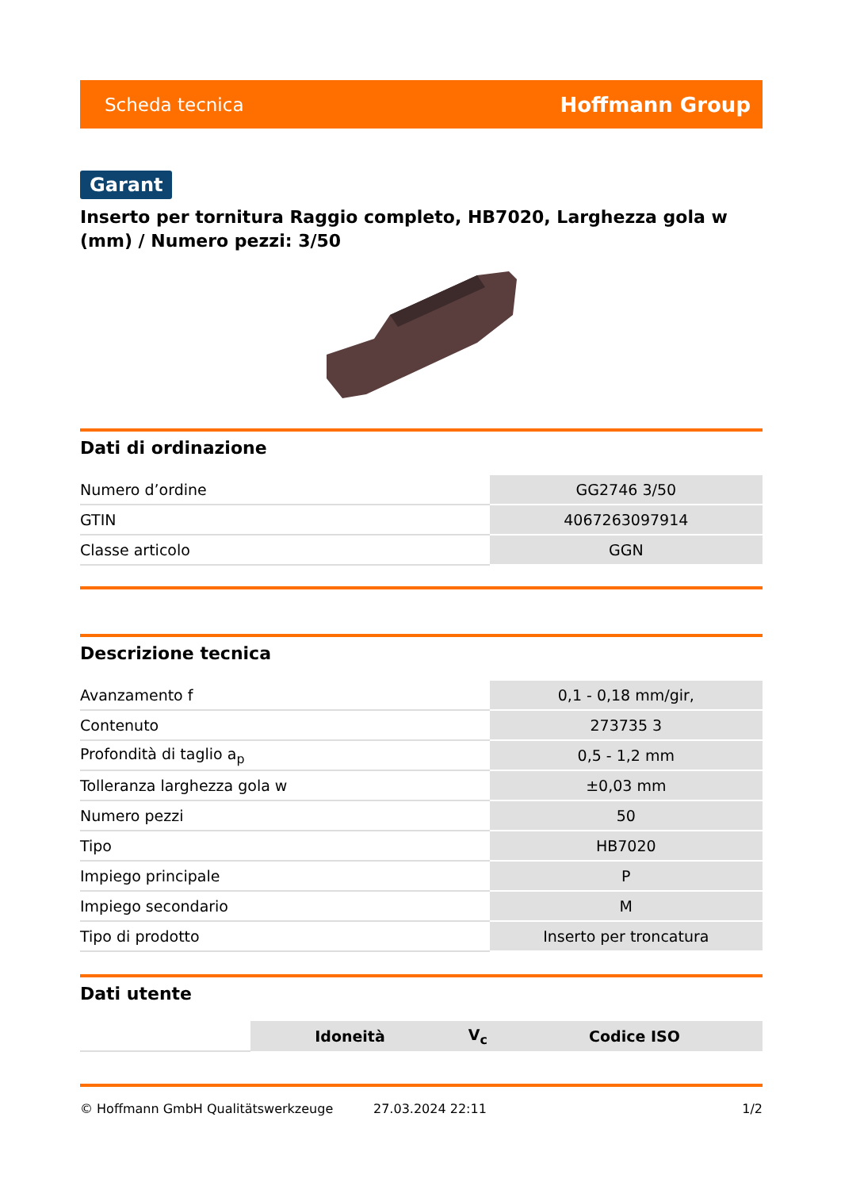Scheda tecnica Hoffmann Group
Garant
Inserto per tornitura Raggio completo, HB7020, Larghezza gola w (mm) / Numero pezzi: 3/50
Dati di ordinazione
| Numero d’ordine | GG2746 3/50 |
| GTIN | 4067263097914 |
| Classe articolo | GGN |
Descrizione tecnica
| Avanzamento f | 0,1 - 0,18 mm/gir, |
| Contenuto | 273735 3 |
| Profondità di taglio a<sub>p</sub> | 0,5 - 1,2 mm |
| Tolleranza larghezza gola w | ±0,03 mm |
| Numero pezzi | 50 |
| Tipo | HB7020 |
| Impiego principale | P |
| Impiego secondario | M |
| Tipo di prodotto | Inserto per troncatura |
Dati utente
| | Idoneità | V<sub>c</sub> | Codice ISO |
© Hoffmann GmbH Qualitätswerkzeuge 27.03.2024 22:11 1/2